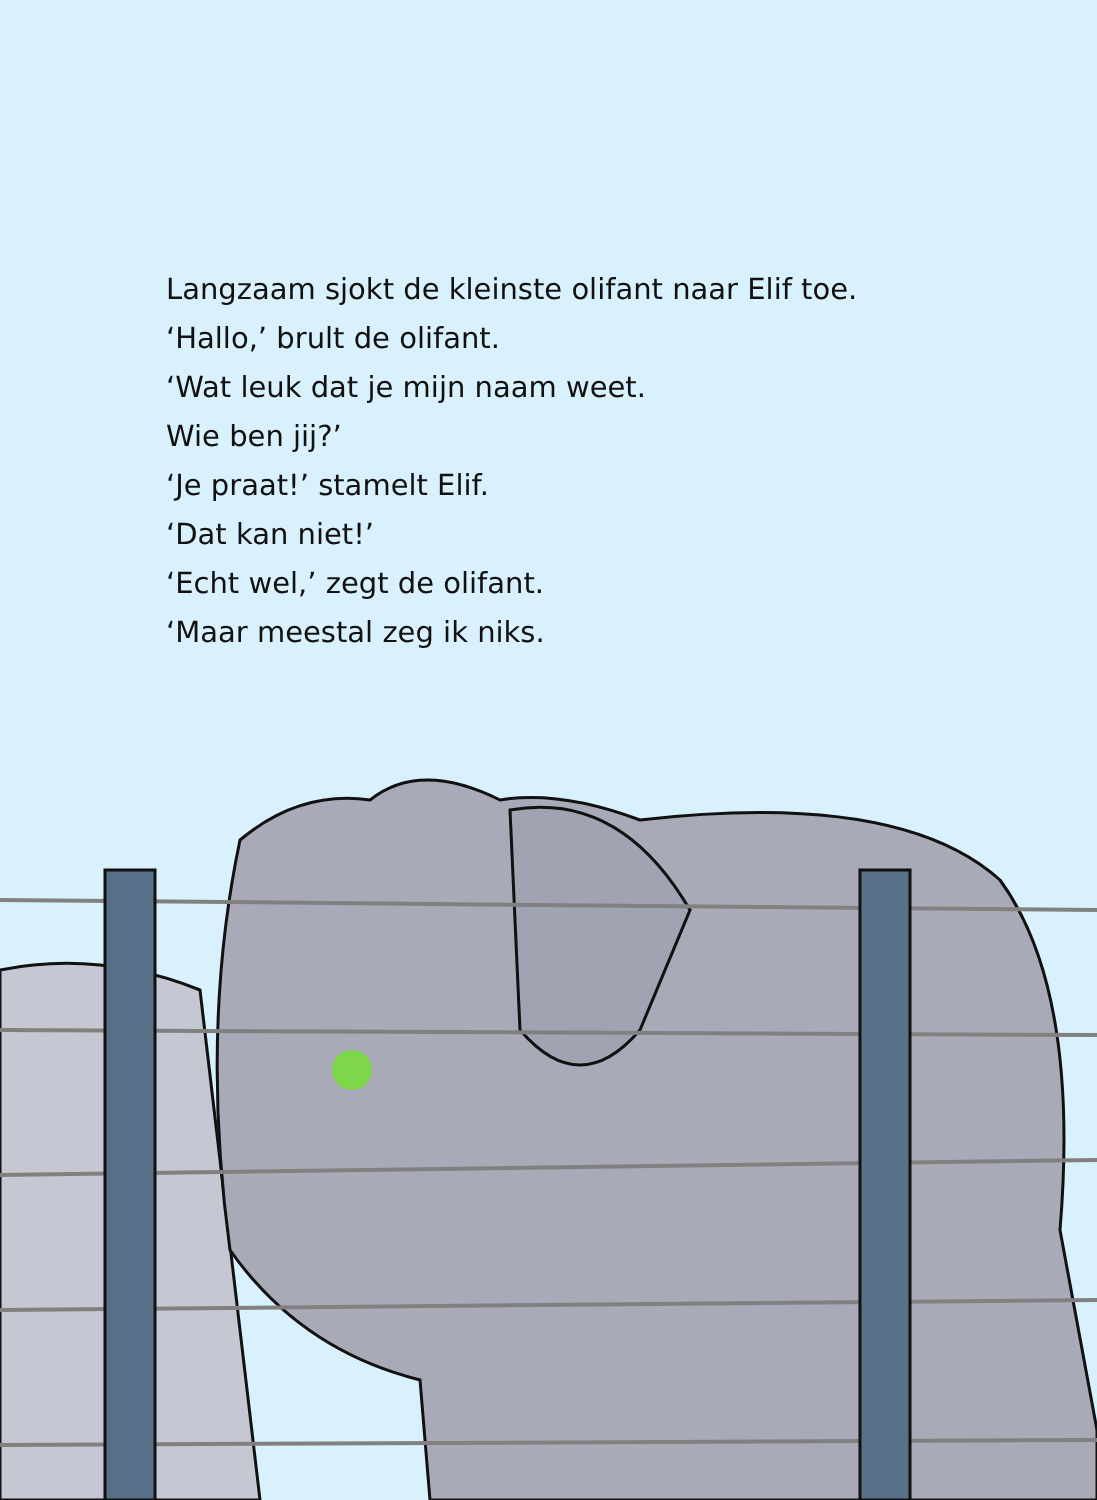Langzaam sjokt de kleinste olifant naar Elif toe.
‘Hallo,’ brult de olifant.
‘Wat leuk dat je mijn naam weet.
Wie ben jij?’
‘Je praat!’ stamelt Elif.
‘Dat kan niet!’
‘Echt wel,’ zegt de olifant.
‘Maar meestal zeg ik niks.